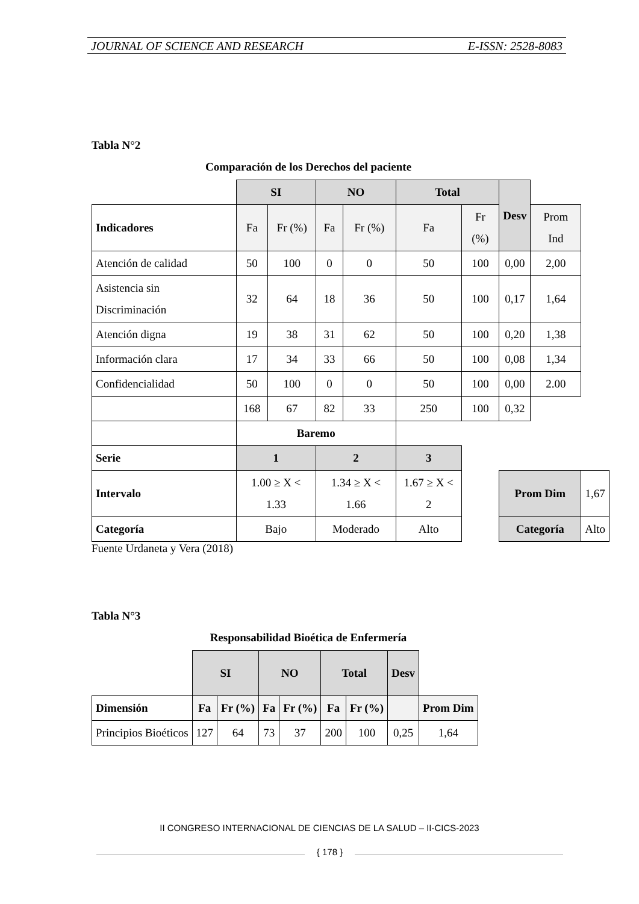JOURNAL OF SCIENCE AND RESEARCH E-ISSN: 2528-8083
Tabla N°2
Comparación de los Derechos del paciente
| | SI | | NO | | Total | | Desv | | |
| Indicadores | Fa | Fr (%) | Fa | Fr (%) | Fa | Fr (%) | | Prom Ind | |
| Atención de calidad | 50 | 100 | 0 | 0 | 50 | 100 | 0,00 | 2,00 | |
| Asistencia sin Discriminación | 32 | 64 | 18 | 36 | 50 | 100 | 0,17 | 1,64 | |
| Atención digna | 19 | 38 | 31 | 62 | 50 | 100 | 0,20 | 1,38 | |
| Información clara | 17 | 34 | 33 | 66 | 50 | 100 | 0,08 | 1,34 | |
| Confidencialidad | 50 | 100 | 0 | 0 | 50 | 100 | 0,00 | 2.00 | |
| | 168 | 67 | 82 | 33 | 250 | 100 | 0,32 | | |
| | Baremo | | | | | | | | |
| Serie | 1 | | 2 | | 3 | | | | |
| Intervalo | 1.00 ≥ X < 1.33 | | 1.34 ≥ X < 1.66 | | 1.67 ≥ X < 2 | | Prom Dim | | 1,67 |
| Categoría | Bajo | | Moderado | | Alto | | Categoría | | Alto |
Fuente Urdaneta y Vera (2018)
Tabla N°3
Responsabilidad Bioética de Enfermería
| | SI | | NO | | Total | | Desv | |
| Dimensión | Fa | Fr (%) | Fa | Fr (%) | Fa | Fr (%) | | Prom Dim |
| Principios Bioéticos | 127 | 64 | 73 | 37 | 200 | 100 | 0,25 | 1,64 |
II CONGRESO INTERNACIONAL DE CIENCIAS DE LA SALUD – II-CICS-2023
{ 178 }